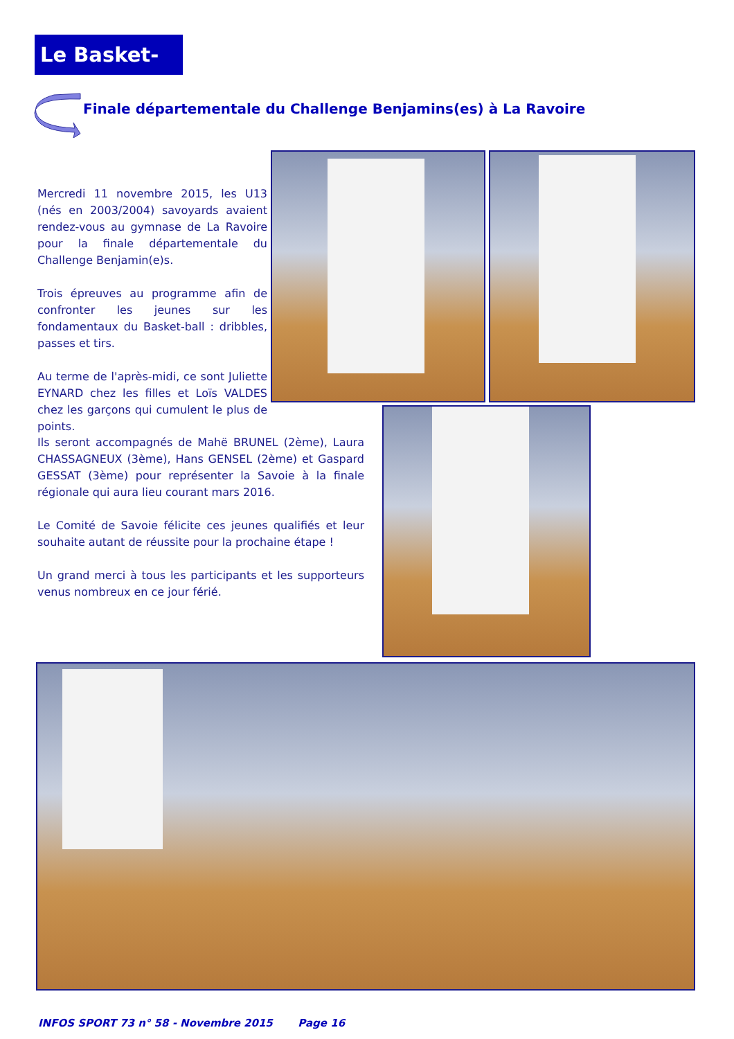Le Basket-Ball
Finale départementale du Challenge Benjamins(es) à La Ravoire
Mercredi 11 novembre 2015, les U13 (nés en 2003/2004) savoyards avaient rendez-vous au gymnase de La Ravoire pour la finale départementale du Challenge Benjamin(e)s.
Trois épreuves au programme afin de confronter les jeunes sur les fondamentaux du Basket-ball : dribbles, passes et tirs.
Au terme de l'après-midi, ce sont Juliette EYNARD chez les filles et Loïs VALDES chez les garçons qui cumulent le plus de points.
Ils seront accompagnés de Mahë BRUNEL (2ème), Laura CHASSAGNEUX (3ème), Hans GENSEL (2ème) et Gaspard GESSAT (3ème) pour représenter la Savoie à la finale régionale qui aura lieu courant mars 2016.
Le Comité de Savoie félicite ces jeunes qualifiés et leur souhaite autant de réussite pour la prochaine étape !
Un grand merci à tous les participants et les supporteurs venus nombreux en ce jour férié.
INFOS SPORT 73 n° 58 - Novembre 2015 Page 16